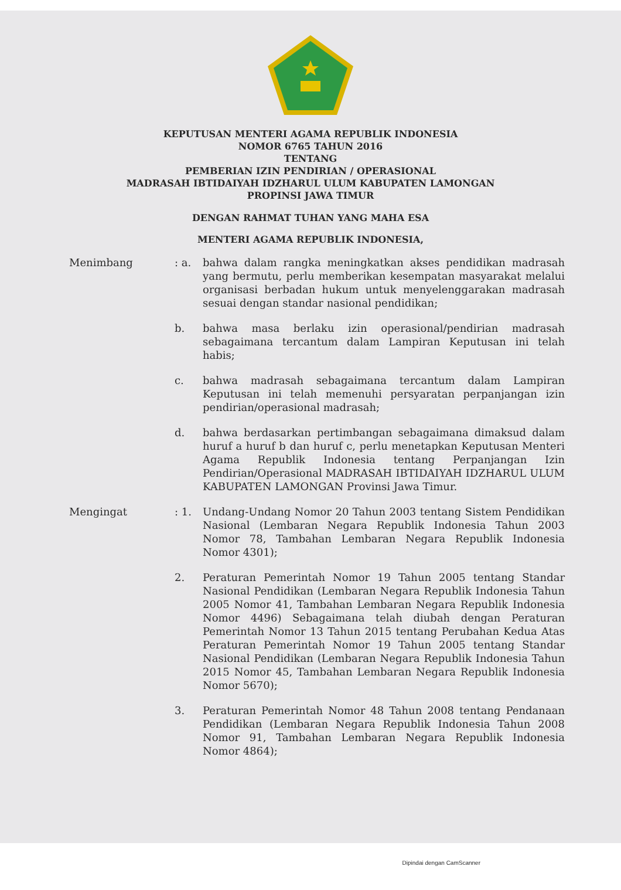KEPUTUSAN MENTERI AGAMA REPUBLIK INDONESIA
NOMOR 6765 TAHUN 2016
TENTANG
PEMBERIAN IZIN PENDIRIAN / OPERASIONAL
MADRASAH IBTIDAIYAH IDZHARUL ULUM KABUPATEN LAMONGAN
PROPINSI JAWA TIMUR
DENGAN RAHMAT TUHAN YANG MAHA ESA
MENTERI AGAMA REPUBLIK INDONESIA,
Menimbang : a. bahwa dalam rangka meningkatkan akses pendidikan madrasah yang bermutu, perlu memberikan kesempatan masyarakat melalui organisasi berbadan hukum untuk menyelenggarakan madrasah sesuai dengan standar nasional pendidikan;
b. bahwa masa berlaku izin operasional/pendirian madrasah sebagaimana tercantum dalam Lampiran Keputusan ini telah habis;
c. bahwa madrasah sebagaimana tercantum dalam Lampiran Keputusan ini telah memenuhi persyaratan perpanjangan izin pendirian/operasional madrasah;
d. bahwa berdasarkan pertimbangan sebagaimana dimaksud dalam huruf a huruf b dan huruf c, perlu menetapkan Keputusan Menteri Agama Republik Indonesia tentang Perpanjangan Izin Pendirian/Operasional MADRASAH IBTIDAIYAH IDZHARUL ULUM KABUPATEN LAMONGAN Provinsi Jawa Timur.
Mengingat : 1. Undang-Undang Nomor 20 Tahun 2003 tentang Sistem Pendidikan Nasional (Lembaran Negara Republik Indonesia Tahun 2003 Nomor 78, Tambahan Lembaran Negara Republik Indonesia Nomor 4301);
2. Peraturan Pemerintah Nomor 19 Tahun 2005 tentang Standar Nasional Pendidikan (Lembaran Negara Republik Indonesia Tahun 2005 Nomor 41, Tambahan Lembaran Negara Republik Indonesia Nomor 4496) Sebagaimana telah diubah dengan Peraturan Pemerintah Nomor 13 Tahun 2015 tentang Perubahan Kedua Atas Peraturan Pemerintah Nomor 19 Tahun 2005 tentang Standar Nasional Pendidikan (Lembaran Negara Republik Indonesia Tahun 2015 Nomor 45, Tambahan Lembaran Negara Republik Indonesia Nomor 5670);
3. Peraturan Pemerintah Nomor 48 Tahun 2008 tentang Pendanaan Pendidikan (Lembaran Negara Republik Indonesia Tahun 2008 Nomor 91, Tambahan Lembaran Negara Republik Indonesia Nomor 4864);
Dipindai dengan CamScanner